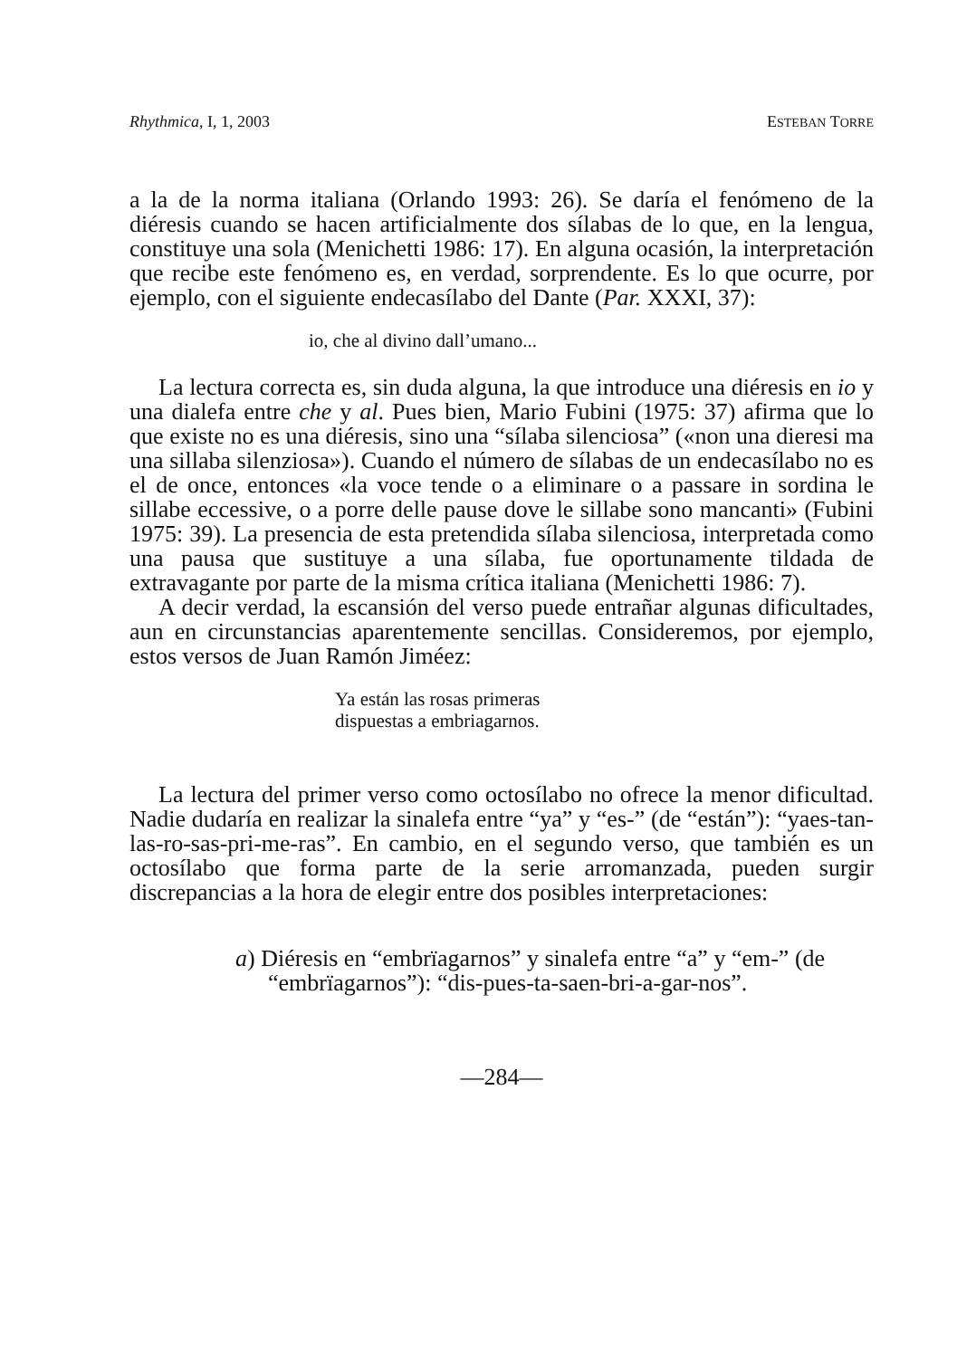Rhythmica, I, 1, 2003 ESTEBAN TORRE
a la de la norma italiana (Orlando 1993: 26). Se daría el fenómeno de la diéresis cuando se hacen artificialmente dos sílabas de lo que, en la lengua, constituye una sola (Menichetti 1986: 17). En alguna ocasión, la interpretación que recibe este fenómeno es, en verdad, sorprendente. Es lo que ocurre, por ejemplo, con el siguiente endecasílabo del Dante (Par. XXXI, 37):
io, che al divino dall’umano...
La lectura correcta es, sin duda alguna, la que introduce una diéresis en io y una dialefa entre che y al. Pues bien, Mario Fubini (1975: 37) afirma que lo que existe no es una diéresis, sino una “sílaba silenciosa” («non una dieresi ma una sillaba silenziosa»). Cuando el número de sílabas de un endecasílabo no es el de once, entonces «la voce tende o a eliminare o a passare in sordina le sillabe eccessive, o a porre delle pause dove le sillabe sono mancanti» (Fubini 1975: 39). La presencia de esta pretendida sílaba silenciosa, interpretada como una pausa que sustituye a una sílaba, fue oportunamente tildada de extravagante por parte de la misma crítica italiana (Menichetti 1986: 7).
A decir verdad, la escansión del verso puede entrañar algunas dificultades, aun en circunstancias aparentemente sencillas. Consideremos, por ejemplo, estos versos de Juan Ramón Jiméez:
Ya están las rosas primeras
dispuestas a embriagarnos.
La lectura del primer verso como octosílabo no ofrece la menor dificultad. Nadie dudaría en realizar la sinalefa entre “ya” y “es-” (de “están”): “yaes-tan-las-ro-sas-pri-me-ras”. En cambio, en el segundo verso, que también es un octosílabo que forma parte de la serie arromanzada, pueden surgir discrepancias a la hora de elegir entre dos posibles interpretaciones:
a) Diéresis en “embrïagarnos” y sinalefa entre “a” y “em-” (de “embrïagarnos”): “dis-pues-ta-saen-bri-a-gar-nos”.
—284—